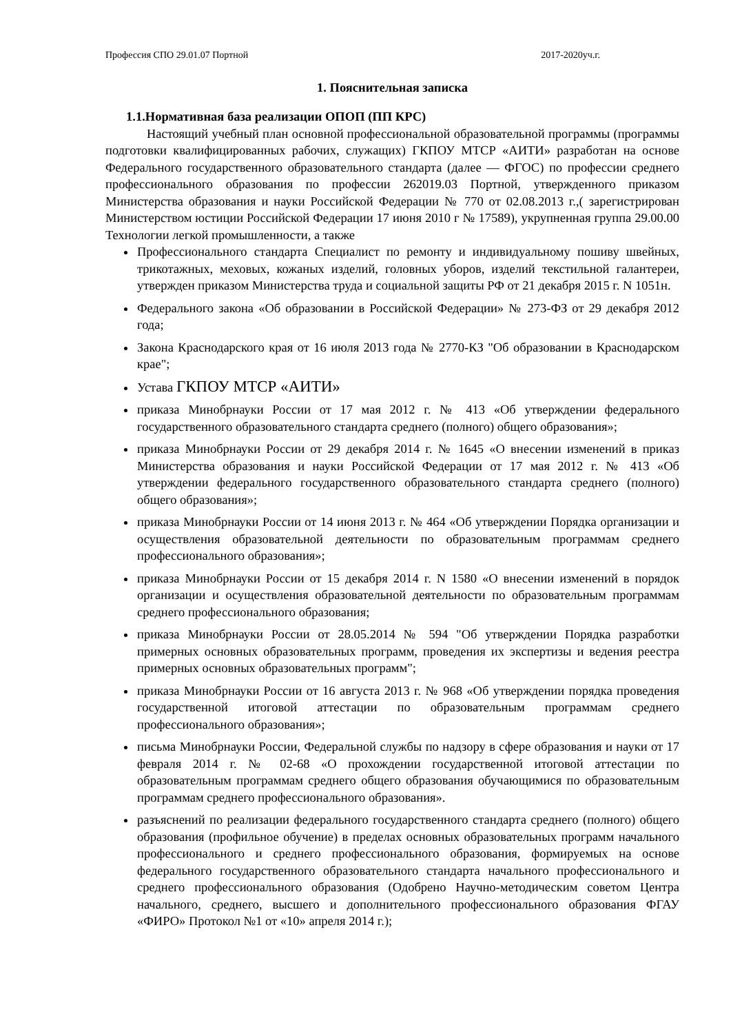Профессия СПО 29.01.07 Портной 2017-2020уч.г.
1. Пояснительная записка
1.1.Нормативная база реализации ОПОП (ПП КРС)
Настоящий учебный план основной профессиональной образовательной программы (программы подготовки квалифицированных рабочих, служащих) ГКПОУ МТСР «АИТИ» разработан на основе Федерального государственного образовательного стандарта (далее — ФГОС) по профессии среднего профессионального образования по профессии 262019.03 Портной, утвержденного приказом Министерства образования и науки Российской Федерации № 770 от 02.08.2013 г.,( зарегистрирован Министерством юстиции Российской Федерации 17 июня 2010 г № 17589), укрупненная группа 29.00.00 Технологии легкой промышленности, а также
Профессионального стандарта Специалист по ремонту и индивидуальному пошиву швейных, трикотажных, меховых, кожаных изделий, головных уборов, изделий текстильной галантереи, утвержден приказом Министерства труда и социальной защиты РФ от 21 декабря 2015 г. N 1051н.
Федерального закона «Об образовании в Российской Федерации» № 273-ФЗ от 29 декабря 2012 года;
Закона Краснодарского края от 16 июля 2013 года № 2770-КЗ "Об образовании в Краснодарском крае";
Устава ГКПОУ МТСР «АИТИ»
приказа Минобрнауки России от 17 мая 2012 г. № 413 «Об утверждении федерального государственного образовательного стандарта среднего (полного) общего образования»;
приказа Минобрнауки России от 29 декабря 2014 г. № 1645 «О внесении изменений в приказ Министерства образования и науки Российской Федерации от 17 мая 2012 г. № 413 «Об утверждении федерального государственного образовательного стандарта среднего (полного) общего образования»;
приказа Минобрнауки России от 14 июня 2013 г. № 464 «Об утверждении Порядка организации и осуществления образовательной деятельности по образовательным программам среднего профессионального образования»;
приказа Минобрнауки России от 15 декабря 2014 г. N 1580 «О внесении изменений в порядок организации и осуществления образовательной деятельности по образовательным программам среднего профессионального образования;
приказа Минобрнауки России от 28.05.2014 № 594 "Об утверждении Порядка разработки примерных основных образовательных программ, проведения их экспертизы и ведения реестра примерных основных образовательных программ";
приказа Минобрнауки России от 16 августа 2013 г. № 968 «Об утверждении порядка проведения государственной итоговой аттестации по образовательным программам среднего профессионального образования»;
письма Минобрнауки России, Федеральной службы по надзору в сфере образования и науки от 17 февраля 2014 г. № 02-68 «О прохождении государственной итоговой аттестации по образовательным программам среднего общего образования обучающимися по образовательным программам среднего профессионального образования».
разъяснений по реализации федерального государственного стандарта среднего (полного) общего образования (профильное обучение) в пределах основных образовательных программ начального профессионального и среднего профессионального образования, формируемых на основе федерального государственного образовательного стандарта начального профессионального и среднего профессионального образования (Одобрено Научно-методическим советом Центра начального, среднего, высшего и дополнительного профессионального образования ФГАУ «ФИРО» Протокол №1 от «10» апреля 2014 г.);